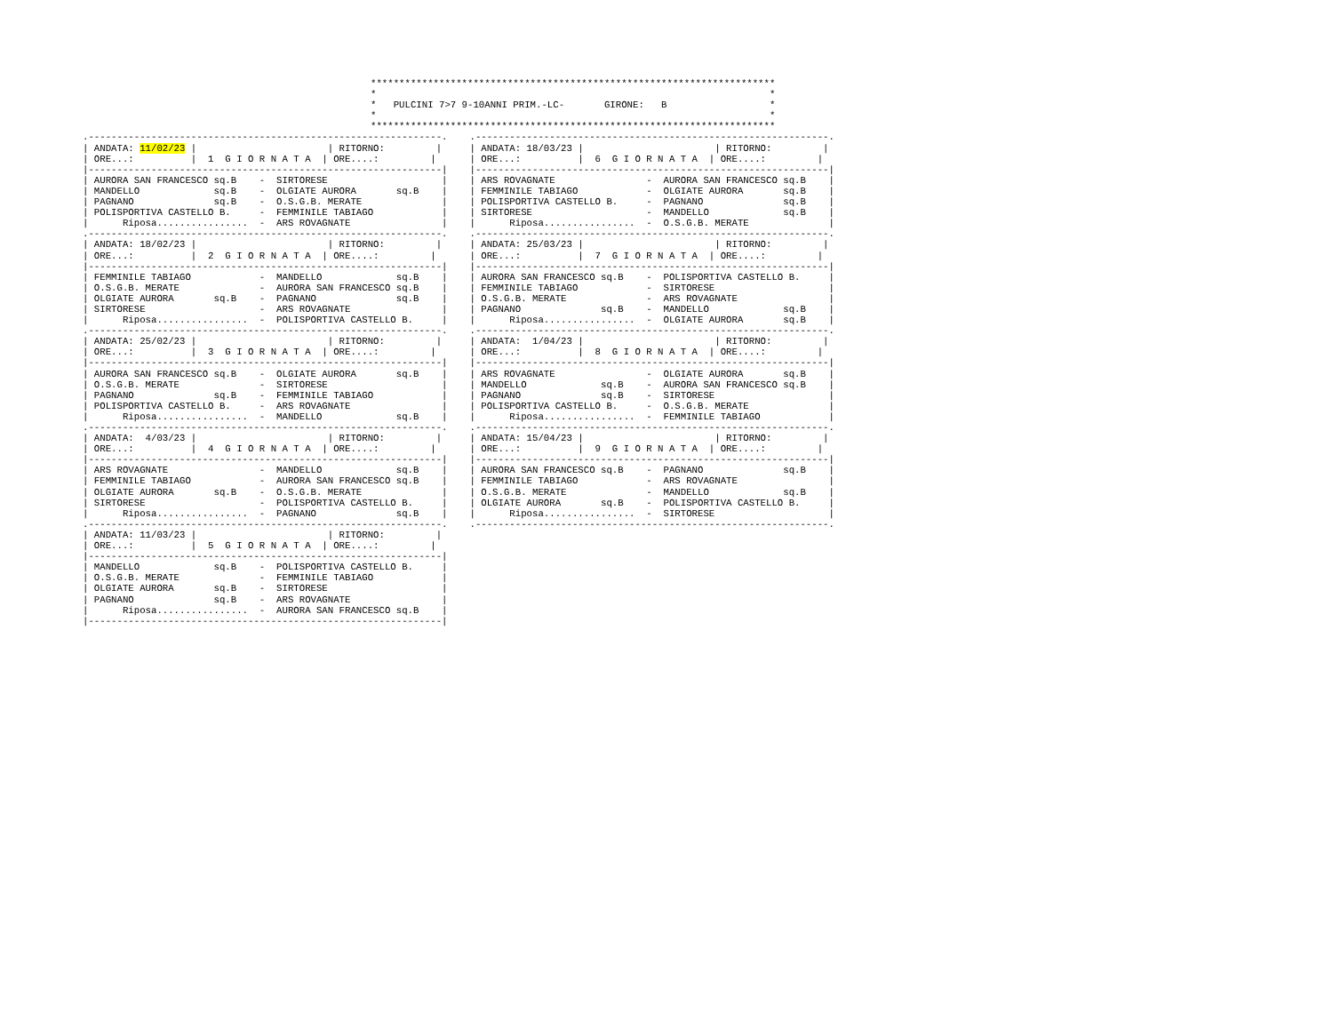***********************************************************************
*                                                                     *
*   PULCINI 7>7 9-10ANNI PRIM.-LC-       GIRONE:   B                  *
*                                                                     *
***********************************************************************
.--------------------------------------------------------------.
| ANDATA: 11/02/23 |                       | RITORNO:         |
| ORE...:          |  1  G I O R N A T A  | ORE....:         |
|--------------------------------------------------------------|
| AURORA SAN FRANCESCO sq.B    -  SIRTORESE                    |
| MANDELLO             sq.B    -  OLGIATE AURORA       sq.B    |
| PAGNANO              sq.B    -  O.S.G.B. MERATE              |
| POLISPORTIVA CASTELLO B.     -  FEMMINILE TABIAGO            |
|      Riposa................  -  ARS ROVAGNATE                |
.--------------------------------------------------------------.
| ANDATA: 18/02/23 |                       | RITORNO:         |
| ORE...:          |  2  G I O R N A T A  | ORE....:         |
|--------------------------------------------------------------|
| FEMMINILE TABIAGO            -  MANDELLO             sq.B    |
| O.S.G.B. MERATE              -  AURORA SAN FRANCESCO sq.B    |
| OLGIATE AURORA       sq.B    -  PAGNANO              sq.B    |
| SIRTORESE                    -  ARS ROVAGNATE                |
|      Riposa................  -  POLISPORTIVA CASTELLO B.     |
.--------------------------------------------------------------.
| ANDATA: 25/02/23 |                       | RITORNO:         |
| ORE...:          |  3  G I O R N A T A  | ORE....:         |
|--------------------------------------------------------------|
| AURORA SAN FRANCESCO sq.B    -  OLGIATE AURORA       sq.B    |
| O.S.G.B. MERATE              -  SIRTORESE                    |
| PAGNANO              sq.B    -  FEMMINILE TABIAGO            |
| POLISPORTIVA CASTELLO B.     -  ARS ROVAGNATE                |
|      Riposa................  -  MANDELLO             sq.B    |
.--------------------------------------------------------------.
| ANDATA:  4/03/23 |                       | RITORNO:         |
| ORE...:          |  4  G I O R N A T A  | ORE....:         |
|--------------------------------------------------------------|
| ARS ROVAGNATE                -  MANDELLO             sq.B    |
| FEMMINILE TABIAGO            -  AURORA SAN FRANCESCO sq.B    |
| OLGIATE AURORA       sq.B    -  O.S.G.B. MERATE              |
| SIRTORESE                    -  POLISPORTIVA CASTELLO B.     |
|      Riposa................  -  PAGNANO              sq.B    |
.--------------------------------------------------------------.
| ANDATA: 11/03/23 |                       | RITORNO:         |
| ORE...:          |  5  G I O R N A T A  | ORE....:         |
|--------------------------------------------------------------|
| MANDELLO             sq.B    -  POLISPORTIVA CASTELLO B.     |
| O.S.G.B. MERATE              -  FEMMINILE TABIAGO            |
| OLGIATE AURORA       sq.B    -  SIRTORESE                    |
| PAGNANO              sq.B    -  ARS ROVAGNATE                |
|      Riposa................  -  AURORA SAN FRANCESCO sq.B    |
|--------------------------------------------------------------|
.--------------------------------------------------------------.
| ANDATA: 18/03/23 |                       | RITORNO:         |
| ORE...:          |  6  G I O R N A T A  | ORE....:         |
|--------------------------------------------------------------|
| ARS ROVAGNATE                -  AURORA SAN FRANCESCO sq.B    |
| FEMMINILE TABIAGO            -  OLGIATE AURORA       sq.B    |
| POLISPORTIVA CASTELLO B.     -  PAGNANO              sq.B    |
| SIRTORESE                    -  MANDELLO             sq.B    |
|      Riposa................  -  O.S.G.B. MERATE              |
.--------------------------------------------------------------.
| ANDATA: 25/03/23 |                       | RITORNO:         |
| ORE...:          |  7  G I O R N A T A  | ORE....:         |
|--------------------------------------------------------------|
| AURORA SAN FRANCESCO sq.B    -  POLISPORTIVA CASTELLO B.     |
| FEMMINILE TABIAGO            -  SIRTORESE                    |
| O.S.G.B. MERATE              -  ARS ROVAGNATE                |
| PAGNANO              sq.B    -  MANDELLO             sq.B    |
|      Riposa................  -  OLGIATE AURORA       sq.B    |
.--------------------------------------------------------------.
| ANDATA:  1/04/23 |                       | RITORNO:         |
| ORE...:          |  8  G I O R N A T A  | ORE....:         |
|--------------------------------------------------------------|
| ARS ROVAGNATE                -  OLGIATE AURORA       sq.B    |
| MANDELLO             sq.B    -  AURORA SAN FRANCESCO sq.B    |
| PAGNANO              sq.B    -  SIRTORESE                    |
| POLISPORTIVA CASTELLO B.     -  O.S.G.B. MERATE              |
|      Riposa................  -  FEMMINILE TABIAGO            |
.--------------------------------------------------------------.
| ANDATA: 15/04/23 |                       | RITORNO:         |
| ORE...:          |  9  G I O R N A T A  | ORE....:         |
|--------------------------------------------------------------|
| AURORA SAN FRANCESCO sq.B    -  PAGNANO              sq.B    |
| FEMMINILE TABIAGO            -  ARS ROVAGNATE                |
| O.S.G.B. MERATE              -  MANDELLO             sq.B    |
| OLGIATE AURORA       sq.B    -  POLISPORTIVA CASTELLO B.     |
|      Riposa................  -  SIRTORESE                    |
.--------------------------------------------------------------.